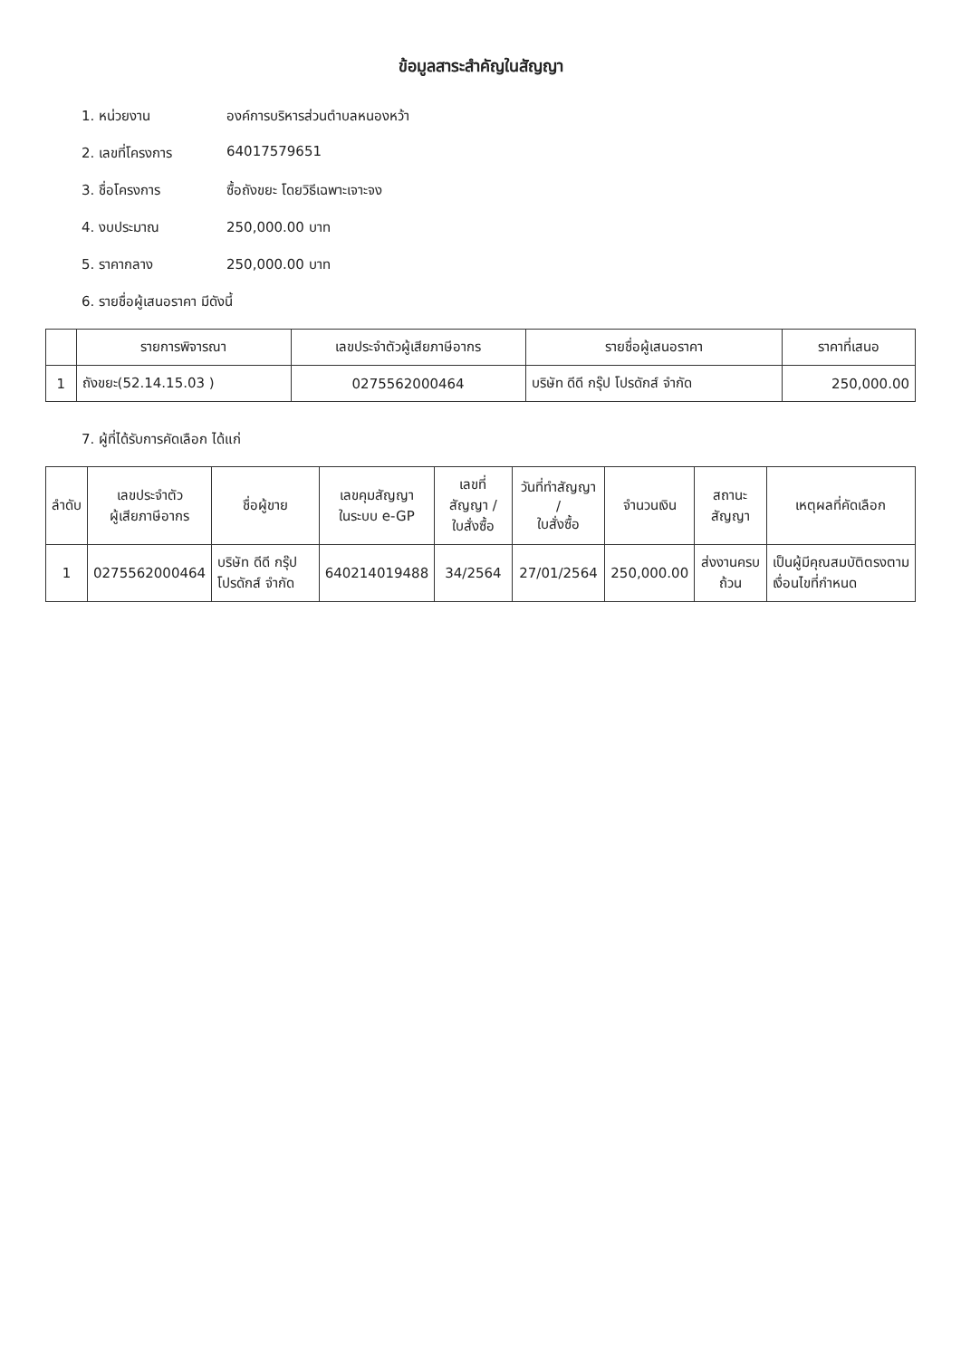ข้อมูลสาระสำคัญในสัญญา
1. หน่วยงาน องค์การบริหารส่วนตำบลหนองหว้า
2. เลขที่โครงการ 64017579651
3. ชื่อโครงการ ซื้อถังขยะ โดยวิธีเฉพาะเจาะจง
4. งบประมาณ 250,000.00 บาท
5. ราคากลาง 250,000.00 บาท
6. รายชื่อผู้เสนอราคา มีดังนี้
| | รายการพิจารณา | เลขประจำตัวผู้เสียภาษีอากร | รายชื่อผู้เสนอราคา | ราคาที่เสนอ |
| --- | --- | --- | --- | --- |
| 1 | ถังขยะ(52.14.15.03 ) | 0275562000464 | บริษัท ดีดี กรุ๊ป โปรดักส์ จำกัด | 250,000.00 |
7. ผู้ที่ได้รับการคัดเลือก ได้แก่
| ลำดับ | เลขประจำตัว ผู้เสียภาษีอากร | ชื่อผู้ขาย | เลขคุมสัญญา ในระบบ e-GP | เลขที่สัญญา / ใบสั่งซื้อ | วันที่ทำสัญญา / ใบสั่งซื้อ | จำนวนเงิน | สถานะสัญญา | เหตุผลที่คัดเลือก |
| --- | --- | --- | --- | --- | --- | --- | --- | --- |
| 1 | 0275562000464 | บริษัท ดีดี กรุ๊ป โปรดักส์ จำกัด | 640214019488 | 34/2564 | 27/01/2564 | 250,000.00 | ส่งงานครบถ้วน | เป็นผู้มีคุณสมบัติตรงตามเงื่อนไขที่กำหนด |